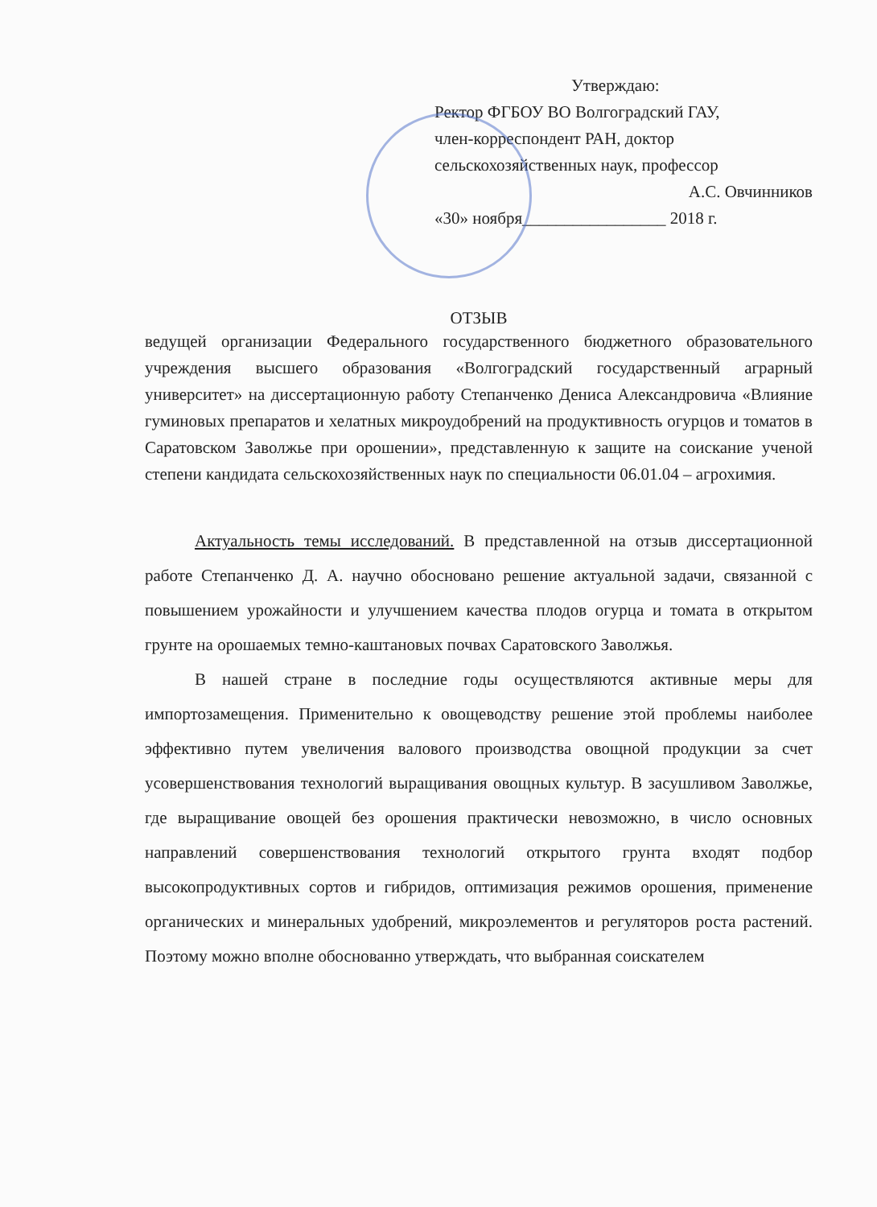Утверждаю:
Ректор ФГБОУ ВО Волгоградский ГАУ,
член-корреспондент РАН, доктор
сельскохозяйственных наук, профессор
А.С. Овчинников
«30» ноября_________________ 2018 г.
ОТЗЫВ
ведущей организации Федерального государственного бюджетного образовательного учреждения высшего образования «Волгоградский государственный аграрный университет» на диссертационную работу Степанченко Дениса Александровича «Влияние гуминовых препаратов и хелатных микроудобрений на продуктивность огурцов и томатов в Саратовском Заволжье при орошении», представленную к защите на соискание ученой степени кандидата сельскохозяйственных наук по специальности 06.01.04 – агрохимия.
Актуальность темы исследований. В представленной на отзыв диссертационной работе Степанченко Д. А. научно обосновано решение актуальной задачи, связанной с повышением урожайности и улучшением качества плодов огурца и томата в открытом грунте на орошаемых темно-каштановых почвах Саратовского Заволжья.
В нашей стране в последние годы осуществляются активные меры для импортозамещения. Применительно к овощеводству решение этой проблемы наиболее эффективно путем увеличения валового производства овощной продукции за счет усовершенствования технологий выращивания овощных культур. В засушливом Заволжье, где выращивание овощей без орошения практически невозможно, в число основных направлений совершенствования технологий открытого грунта входят подбор высокопродуктивных сортов и гибридов, оптимизация режимов орошения, применение органических и минеральных удобрений, микроэлементов и регуляторов роста растений. Поэтому можно вполне обоснованно утверждать, что выбранная соискателем